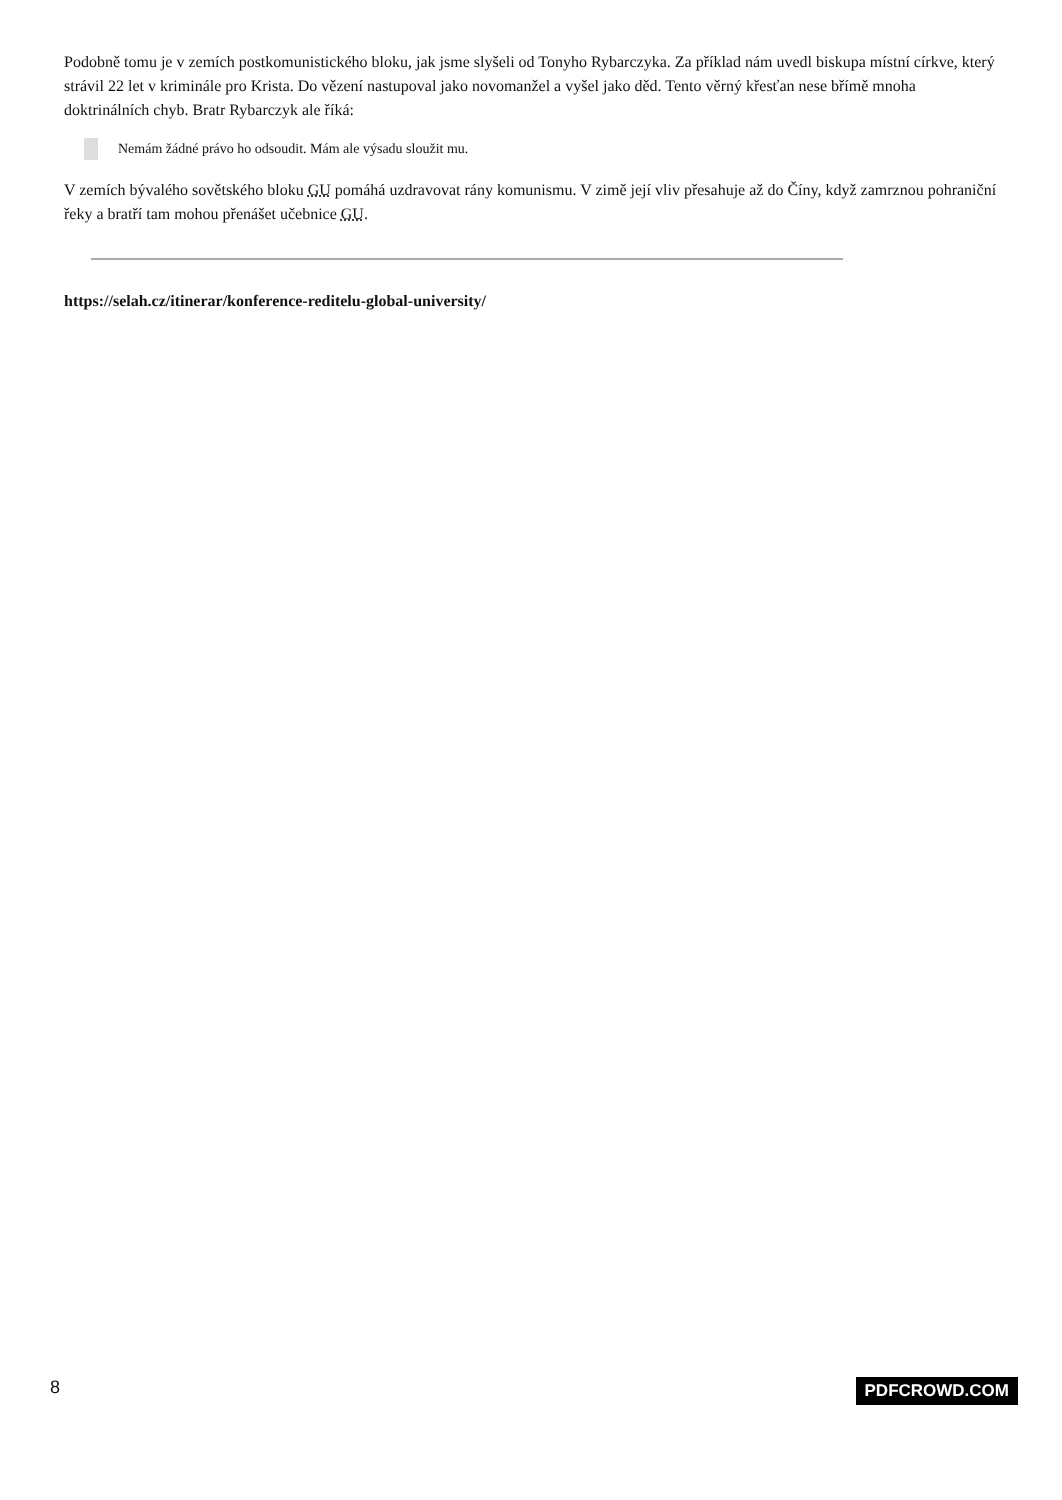Podobně tomu je v zemích postkomunistického bloku, jak jsme slyšeli od Tonyho Rybarczyka. Za příklad nám uvedl biskupa místní církve, který strávil 22 let v kriminále pro Krista. Do vězení nastupoval jako novomanžel a vyšel jako děd. Tento věrný křesťan nese břímě mnoha doktrinálních chyb. Bratr Rybarczyk ale říká:
Nemám žádné právo ho odsoudit. Mám ale výsadu sloužit mu.
V zemích bývalého sovětského bloku GU pomáhá uzdravovat rány komunismu. V zimě její vliv přesahuje až do Číny, když zamrznou pohraniční řeky a bratří tam mohou přenášet učebnice GU.
https://selah.cz/itinerar/konference-reditelu-global-university/
8 PDFCROWD.COM